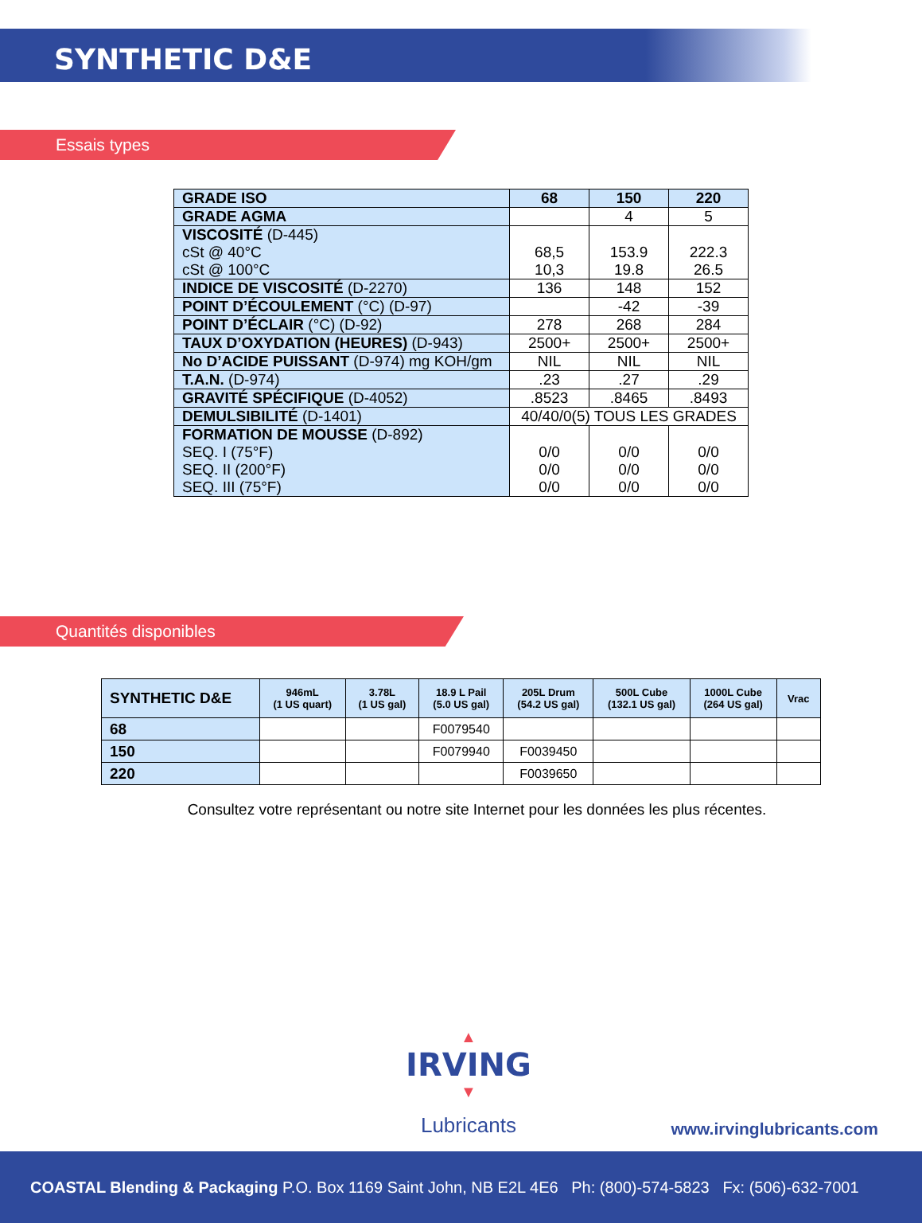SYNTHETIC D&E
Essais types
| GRADE ISO | 68 | 150 | 220 |
| GRADE AGMA | | 4 | 5 |
| VISCOSITÉ (D-445) cSt @ 40°C cSt @ 100°C | 68,5 10,3 | 153.9 19.8 | 222.3 26.5 |
| INDICE DE VISCOSITÉ (D-2270) | 136 | 148 | 152 |
| POINT D’ÉCOULEMENT (°C) (D-97) | | -42 | -39 |
| POINT D’ÉCLAIR (°C) (D-92) | 278 | 268 | 284 |
| TAUX D’OXYDATION (HEURES) (D-943) | 2500+ | 2500+ | 2500+ |
| No D’ACIDE PUISSANT (D-974) mg KOH/gm | NIL | NIL | NIL |
| T.A.N. (D-974) | .23 | .27 | .29 |
| GRAVITÉ SPÉCIFIQUE (D-4052) | .8523 | .8465 | .8493 |
| DEMULSIBILITÉ (D-1401) | 40/40/0(5) TOUS LES GRADES | | |
| FORMATION DE MOUSSE (D-892) SEQ. I (75°F) SEQ. II (200°F) SEQ. III (75°F) | 0/0 0/0 0/0 | 0/0 0/0 0/0 | 0/0 0/0 0/0 |
Quantités disponibles
| SYNTHETIC D&E | 946mL (1 US quart) | 3.78L (1 US gal) | 18.9 L Pail (5.0 US gal) | 205L Drum (54.2 US gal) | 500L Cube (132.1 US gal) | 1000L Cube (264 US gal) | Vrac |
| --- | --- | --- | --- | --- | --- | --- | --- |
| 68 | | | F0079540 | | | | |
| 150 | | | F0079940 | F0039450 | | | |
| 220 | | | | F0039650 | | | |
Consultez votre représentant ou notre site Internet pour les données les plus récentes.
▲
IRVING
▼
Lubricants
www.irvinglubricants.com
COASTAL Blending & Packaging P.O. Box 1169 Saint John, NB E2L 4E6 Ph: (800)-574-5823 Fx: (506)-632-7001